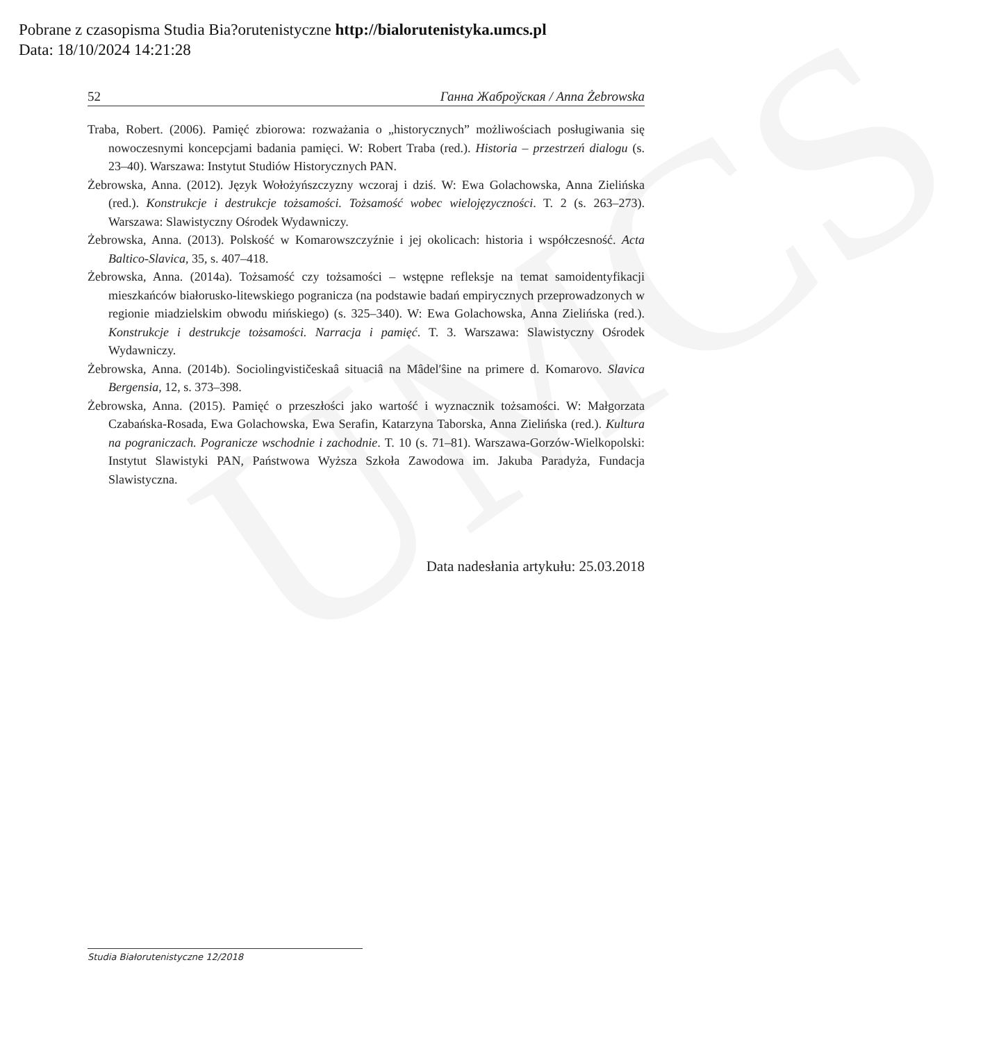UMCS
Pobrane z czasopisma Studia Bia?orutenistyczne http://bialorutenistyka.umcs.pl
Data: 18/10/2024 14:21:28
52 Ганна Жаброўская / Anna Żebrowska
Traba, Robert. (2006). Pamięć zbiorowa: rozważania o „historycznych” możliwościach posługiwania się nowoczesnymi koncepcjami badania pamięci. W: Robert Traba (red.). Historia – przestrzeń dialogu (s. 23–40). Warszawa: Instytut Studiów Historycznych PAN.
Żebrowska, Anna. (2012). Język Wołożyńszczyzny wczoraj i dziś. W: Ewa Golachowska, Anna Zielińska (red.). Konstrukcje i destrukcje tożsamości. Tożsamość wobec wielojęzyczności. T. 2 (s. 263–273). Warszawa: Slawistyczny Ośrodek Wydawniczy.
Żebrowska, Anna. (2013). Polskość w Komarowszczyźnie i jej okolicach: historia i współczesność. Acta Baltico-Slavica, 35, s. 407–418.
Żebrowska, Anna. (2014a). Tożsamość czy tożsamości – wstępne refleksje na temat samoidentyfikacji mieszkańców białorusko-litewskiego pogranicza (na podstawie badań empirycznych przeprowadzonych w regionie miadzielskim obwodu mińskiego) (s. 325–340). W: Ewa Golachowska, Anna Zielińska (red.). Konstrukcje i destrukcje tożsamości. Narracja i pamięć. T. 3. Warszawa: Slawistyczny Ośrodek Wydawniczy.
Żebrowska, Anna. (2014b). Sociolingvističeskaâ situaciâ na Mâdel′ŝine na primere d. Komarovo. Slavica Bergensia, 12, s. 373–398.
Żebrowska, Anna. (2015). Pamięć o przeszłości jako wartość i wyznacznik tożsamości. W: Małgorzata Czabańska-Rosada, Ewa Golachowska, Ewa Serafin, Katarzyna Taborska, Anna Zielińska (red.). Kultura na pograniczach. Pogranicze wschodnie i zachodnie. T. 10 (s. 71–81). Warszawa-Gorzów-Wielkopolski: Instytut Slawistyki PAN, Państwowa Wyższa Szkoła Zawodowa im. Jakuba Paradyża, Fundacja Slawistyczna.
Data nadesłania artykułu: 25.03.2018
Studia Białorutenistyczne 12/2018